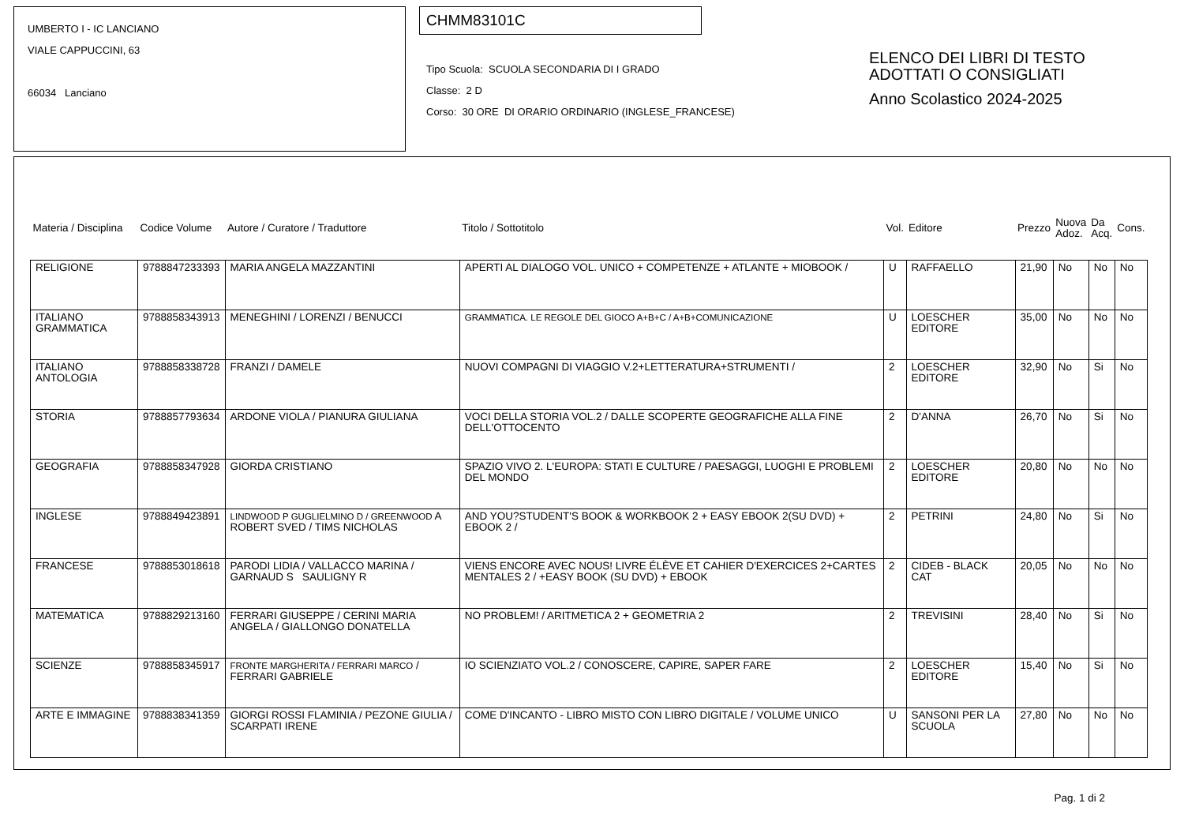UMBERTO I - IC LANCIANO
VIALE CAPPUCCINI, 63
66034 Lanciano
CHMM83101C
Tipo Scuola: SCUOLA SECONDARIA DI I GRADO
Classe: 2 D
Corso: 30 ORE DI ORARIO ORDINARIO (INGLESE_FRANCESE)
ELENCO DEI LIBRI DI TESTO
ADOTTATI O CONSIGLIATI
Anno Scolastico 2024-2025
| Materia / Disciplina | Codice Volume | Autore / Curatore / Traduttore | Titolo / Sottotitolo | Vol. | Editore | Prezzo | Nuova Adoz. | Da Acq. | Cons. |
| --- | --- | --- | --- | --- | --- | --- | --- | --- | --- |
| RELIGIONE | 9788847233393 | MARIA ANGELA MAZZANTINI | APERTI AL DIALOGO VOL. UNICO + COMPETENZE + ATLANTE + MIOBOOK / | U | RAFFAELLO | 21,90 | No | No | No |
| ITALIANO GRAMMATICA | 9788858343913 | MENEGHINI / LORENZI / BENUCCI | GRAMMATICA. LE REGOLE DEL GIOCO A+B+C / A+B+COMUNICAZIONE | U | LOESCHER EDITORE | 35,00 | No | No | No |
| ITALIANO ANTOLOGIA | 9788858338728 | FRANZI / DAMELE | NUOVI COMPAGNI DI VIAGGIO V.2+LETTERATURA+STRUMENTI / | 2 | LOESCHER EDITORE | 32,90 | No | Si | No |
| STORIA | 9788857793634 | ARDONE VIOLA / PIANURA GIULIANA | VOCI DELLA STORIA VOL.2 / DALLE SCOPERTE GEOGRAFICHE ALLA FINE DELL'OTTOCENTO | 2 | D'ANNA | 26,70 | No | Si | No |
| GEOGRAFIA | 9788858347928 | GIORDA CRISTIANO | SPAZIO VIVO 2. L'EUROPA: STATI E CULTURE / PAESAGGI, LUOGHI E PROBLEMI DEL MONDO | 2 | LOESCHER EDITORE | 20,80 | No | No | No |
| INGLESE | 9788849423891 | LINDWOOD P GUGLIELMINO D / GREENWOOD A ROBERT SVED / TIMS NICHOLAS | AND YOU?STUDENT'S BOOK & WORKBOOK 2 + EASY EBOOK 2(SU DVD) + EBOOK 2 / | 2 | PETRINI | 24,80 | No | Si | No |
| FRANCESE | 9788853018618 | PARODI LIDIA / VALLACCO MARINA / GARNAUD S SAULIGNY R | VIENS ENCORE AVEC NOUS! LIVRE ÉLÈVE ET CAHIER D'EXERCICES 2+CARTES MENTALES 2 / +EASY BOOK (SU DVD) + EBOOK | 2 | CIDEB - BLACK CAT | 20,05 | No | No | No |
| MATEMATICA | 9788829213160 | FERRARI GIUSEPPE / CERINI MARIA ANGELA / GIALLONGO DONATELLA | NO PROBLEM! / ARITMETICA 2 + GEOMETRIA 2 | 2 | TREVISINI | 28,40 | No | Si | No |
| SCIENZE | 9788858345917 | FRONTE MARGHERITA / FERRARI MARCO / FERRARI GABRIELE | IO SCIENZIATO VOL.2 / CONOSCERE, CAPIRE, SAPER FARE | 2 | LOESCHER EDITORE | 15,40 | No | Si | No |
| ARTE E IMMAGINE | 9788838341359 | GIORGI ROSSI FLAMINIA / PEZONE GIULIA / SCARPATI IRENE | COME D'INCANTO - LIBRO MISTO CON LIBRO DIGITALE / VOLUME UNICO | U | SANSONI PER LA SCUOLA | 27,80 | No | No | No |
Pag. 1 di 2